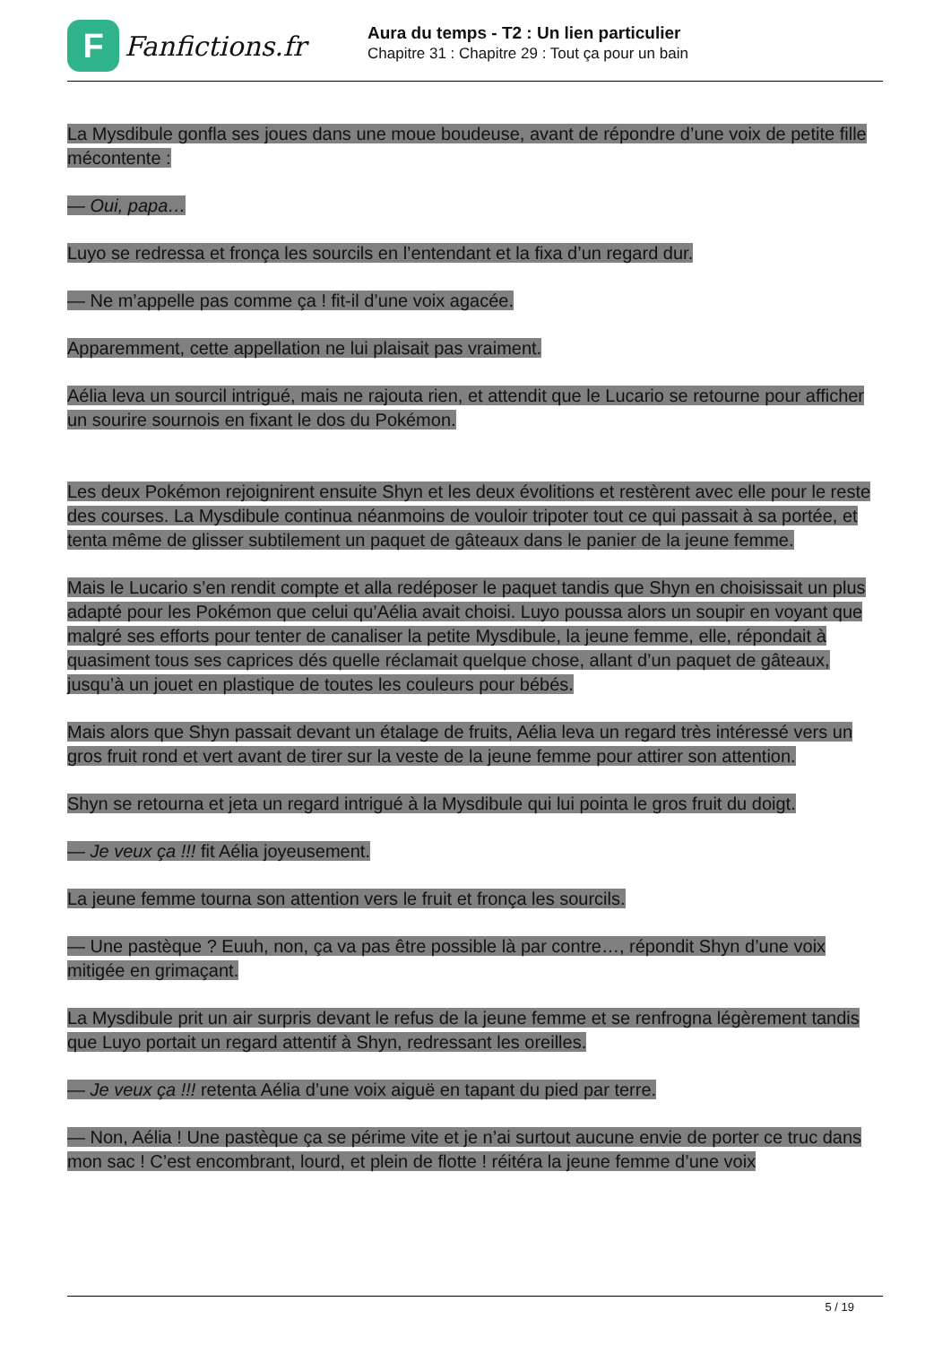F
Fanfictions.fr
Aura du temps - T2 : Un lien particulier
Chapitre 31 : Chapitre 29 : Tout ça pour un bain
La Mysdibule gonfla ses joues dans une moue boudeuse, avant de répondre d’une voix de petite fille mécontente :
— Oui, papa…
Luyo se redressa et fronça les sourcils en l’entendant et la fixa d’un regard dur.
— Ne m’appelle pas comme ça ! fit-il d’une voix agacée.
Apparemment, cette appellation ne lui plaisait pas vraiment.
Aélia leva un sourcil intrigué, mais ne rajouta rien, et attendit que le Lucario se retourne pour afficher un sourire sournois en fixant le dos du Pokémon.
Les deux Pokémon rejoignirent ensuite Shyn et les deux évolitions et restèrent avec elle pour le reste des courses. La Mysdibule continua néanmoins de vouloir tripoter tout ce qui passait à sa portée, et tenta même de glisser subtilement un paquet de gâteaux dans le panier de la jeune femme.
Mais le Lucario s’en rendit compte et alla redéposer le paquet tandis que Shyn en choisissait un plus adapté pour les Pokémon que celui qu’Aélia avait choisi. Luyo poussa alors un soupir en voyant que malgré ses efforts pour tenter de canaliser la petite Mysdibule, la jeune femme, elle, répondait à quasiment tous ses caprices dés quelle réclamait quelque chose, allant d’un paquet de gâteaux, jusqu’à un jouet en plastique de toutes les couleurs pour bébés.
Mais alors que Shyn passait devant un étalage de fruits, Aélia leva un regard très intéressé vers un gros fruit rond et vert avant de tirer sur la veste de la jeune femme pour attirer son attention.
Shyn se retourna et jeta un regard intrigué à la Mysdibule qui lui pointa le gros fruit du doigt.
— Je veux ça !!! fit Aélia joyeusement.
La jeune femme tourna son attention vers le fruit et fronça les sourcils.
— Une pastèque ? Euuh, non, ça va pas être possible là par contre…, répondit Shyn d’une voix mitigée en grimaçant.
La Mysdibule prit un air surpris devant le refus de la jeune femme et se renfrogna légèrement tandis que Luyo portait un regard attentif à Shyn, redressant les oreilles.
— Je veux ça !!! retenta Aélia d’une voix aiguë en tapant du pied par terre.
— Non, Aélia ! Une pastèque ça se périme vite et je n’ai surtout aucune envie de porter ce truc dans mon sac ! C’est encombrant, lourd, et plein de flotte ! réitéra la jeune femme d’une voix
5 / 19